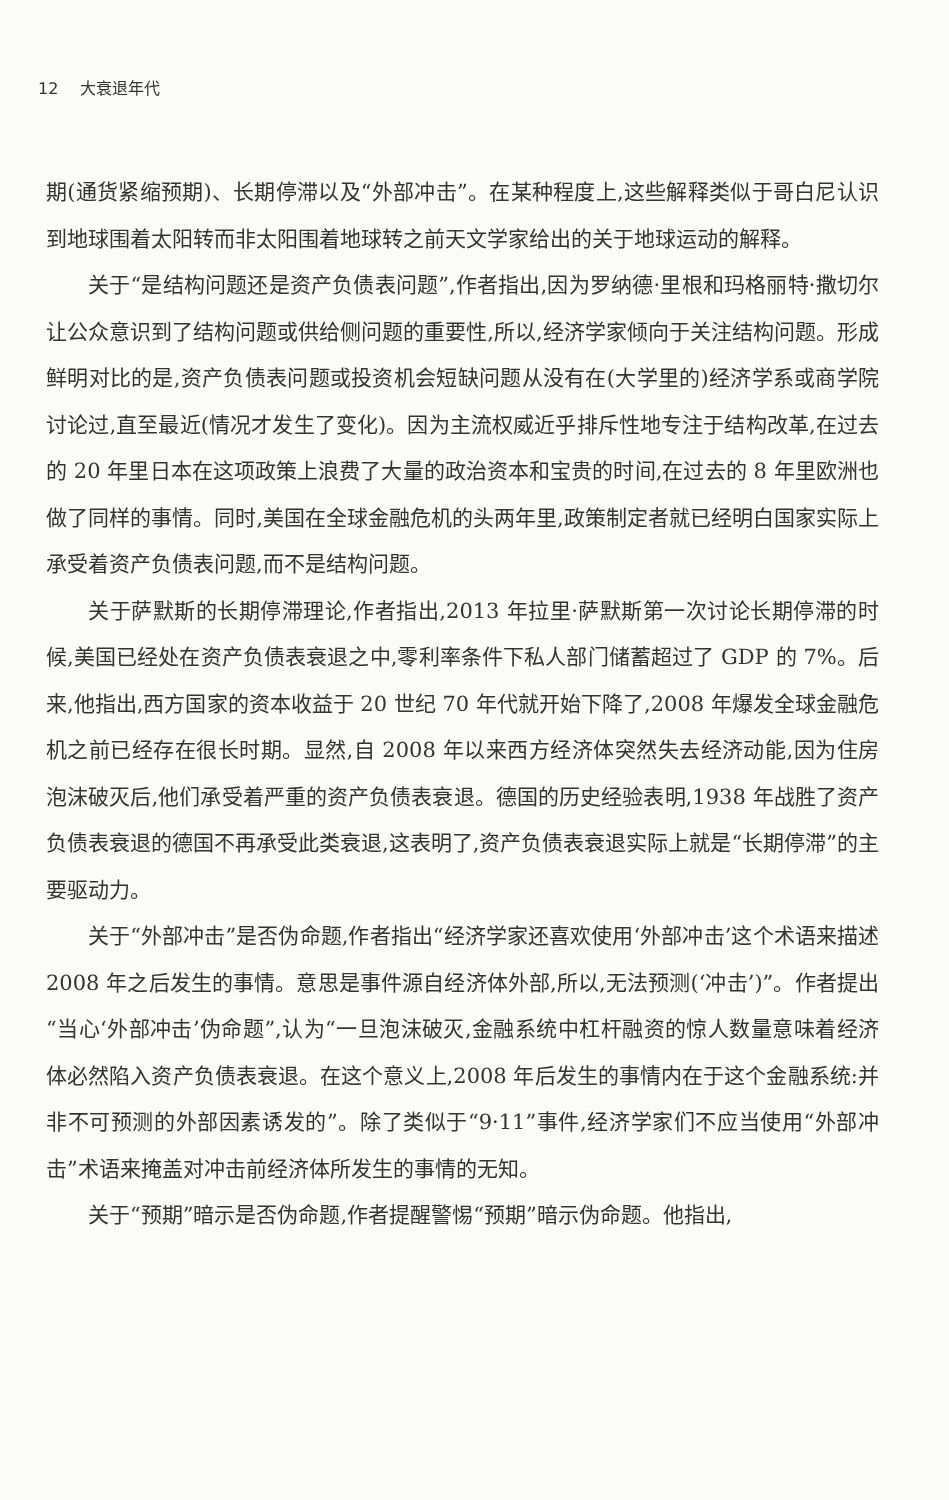12 大衰退年代
期(通货紧缩预期)、长期停滞以及“外部冲击”。在某种程度上,这些解释类似于哥白尼认识到地球围着太阳转而非太阳围着地球转之前天文学家给出的关于地球运动的解释。
关于“是结构问题还是资产负债表问题”,作者指出,因为罗纳德·里根和玛格丽特·撒切尔让公众意识到了结构问题或供给侧问题的重要性,所以,经济学家倾向于关注结构问题。形成鲜明对比的是,资产负债表问题或投资机会短缺问题从没有在(大学里的)经济学系或商学院讨论过,直至最近(情况才发生了变化)。因为主流权威近乎排斥性地专注于结构改革,在过去的 20 年里日本在这项政策上浪费了大量的政治资本和宝贵的时间,在过去的 8 年里欧洲也做了同样的事情。同时,美国在全球金融危机的头两年里,政策制定者就已经明白国家实际上承受着资产负债表问题,而不是结构问题。
关于萨默斯的长期停滞理论,作者指出,2013 年拉里·萨默斯第一次讨论长期停滞的时候,美国已经处在资产负债表衰退之中,零利率条件下私人部门储蓄超过了 GDP 的 7%。后来,他指出,西方国家的资本收益于 20 世纪 70 年代就开始下降了,2008 年爆发全球金融危机之前已经存在很长时期。显然,自 2008 年以来西方经济体突然失去经济动能,因为住房泡沫破灭后,他们承受着严重的资产负债表衰退。德国的历史经验表明,1938 年战胜了资产负债表衰退的德国不再承受此类衰退,这表明了,资产负债表衰退实际上就是“长期停滞”的主要驱动力。
关于“外部冲击”是否伪命题,作者指出“经济学家还喜欢使用‘外部冲击’这个术语来描述 2008 年之后发生的事情。意思是事件源自经济体外部,所以,无法预测(‘冲击’)”。作者提出“当心‘外部冲击’伪命题”,认为“一旦泡沫破灭,金融系统中杠杆融资的惊人数量意味着经济体必然陷入资产负债表衰退。在这个意义上,2008 年后发生的事情内在于这个金融系统:并非不可预测的外部因素诱发的”。除了类似于“9·11”事件,经济学家们不应当使用“外部冲击”术语来掩盖对冲击前经济体所发生的事情的无知。
关于“预期”暗示是否伪命题,作者提醒警惕“预期”暗示伪命题。他指出,